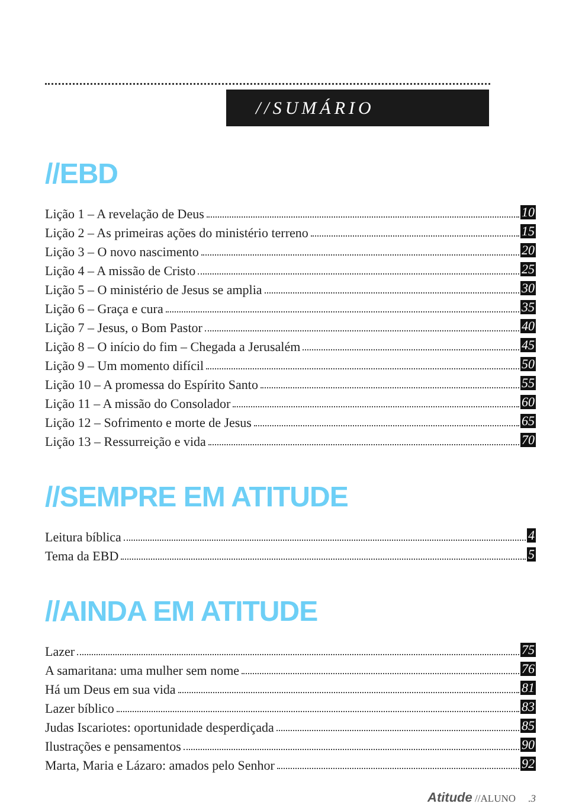//SUMÁRIO
//EBD
Lição 1 – A revelação de Deus 10
Lição 2 – As primeiras ações do ministério terreno 15
Lição 3 – O novo nascimento 20
Lição 4 – A missão de Cristo 25
Lição 5 – O ministério de Jesus se amplia 30
Lição 6 – Graça e cura 35
Lição 7 – Jesus, o Bom Pastor 40
Lição 8 – O início do fim – Chegada a Jerusalém 45
Lição 9 – Um momento difícil 50
Lição 10 – A promessa do Espírito Santo 55
Lição 11 – A missão do Consolador 60
Lição 12 – Sofrimento e morte de Jesus 65
Lição 13 – Ressurreição e vida 70
//SEMPRE EM ATITUDE
Leitura bíblica 4
Tema da EBD 5
//AINDA EM ATITUDE
Lazer 75
A samaritana: uma mulher sem nome 76
Há um Deus em sua vida 81
Lazer bíblico 83
Judas Iscariotes: oportunidade desperdiçada 85
Ilustrações e pensamentos 90
Marta, Maria e Lázaro: amados pelo Senhor 92
Atitude //ALUNO .3